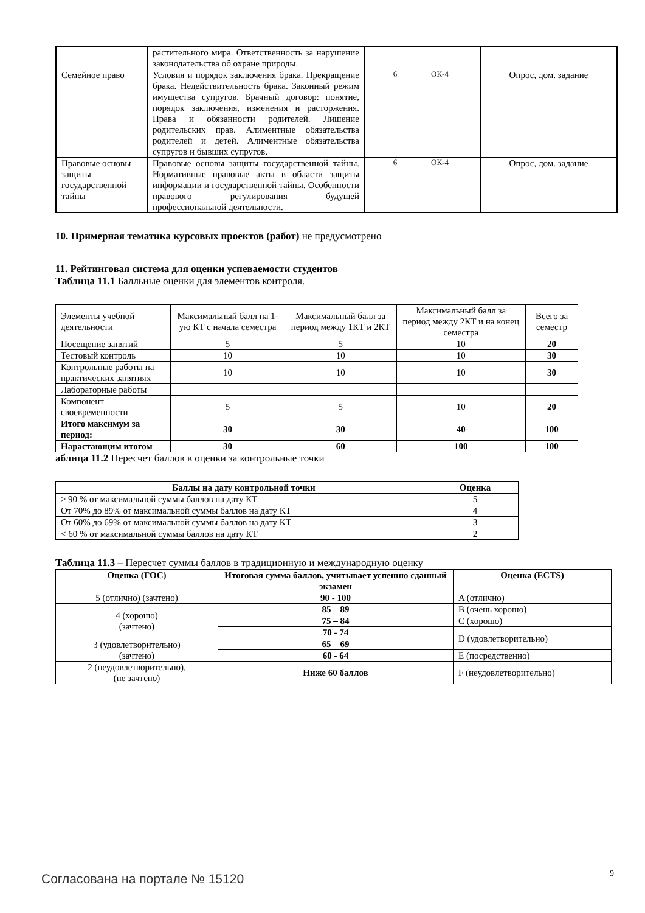| | растительного мира. Ответственность за нарушение законодательства об охране природы. | | | |
| Семейное право | Условия и порядок заключения брака. Прекращение брака. Недействительность брака. Законный режим имущества супругов. Брачный договор: понятие, порядок заключения, изменения и расторжения. Права и обязанности родителей. Лишение родительских прав. Алиментные обязательства родителей и детей. Алиментные обязательства супругов и бывших супругов. | 6 | ОК-4 | Опрос, дом. задание |
| Правовые основы защиты государственной тайны | Правовые основы защиты государственной тайны. Нормативные правовые акты в области защиты информации и государственной тайны. Особенности правового регулирования будущей профессиональной деятельности. | 6 | ОК-4 | Опрос, дом. задание |
10. Примерная тематика курсовых проектов (работ) не предусмотрено
11. Рейтинговая система для оценки успеваемости студентов
Таблица 11.1 Балльные оценки для элементов контроля.
| Элементы учебной деятельности | Максимальный балл на 1-ую КТ с начала семестра | Максимальный балл за период между 1КТ и 2КТ | Максимальный балл за период между 2КТ и на конец семестра | Всего за семестр |
| Посещение занятий | 5 | 5 | 10 | 20 |
| Тестовый контроль | 10 | 10 | 10 | 30 |
| Контрольные работы на практических занятиях | 10 | 10 | 10 | 30 |
| Лабораторные работы | | | | |
| Компонент своевременности | 5 | 5 | 10 | 20 |
| Итого максимум за период: | 30 | 30 | 40 | 100 |
| Нарастающим итогом | 30 | 60 | 100 | 100 |
аблица 11.2 Пересчет баллов в оценки за контрольные точки
| Баллы на дату контрольной точки | Оценка |
| --- | --- |
| ≥ 90 % от максимальной суммы баллов на дату КТ | 5 |
| От 70% до 89% от максимальной суммы баллов на дату КТ | 4 |
| От 60% до 69% от максимальной суммы баллов на дату КТ | 3 |
| < 60 % от максимальной суммы баллов на дату КТ | 2 |
Таблица 11.3 – Пересчет суммы баллов в традиционную и международную оценку
| Оценка (ГОС) | Итоговая сумма баллов, учитывает успешно сданный экзамен | Оценка (ECTS) |
| --- | --- | --- |
| 5 (отлично) (зачтено) | 90 - 100 | A (отлично) |
| 4 (хорошо) (зачтено) | 85 – 89 | B (очень хорошо) |
| | 75 – 84 | C (хорошо) |
| | 70 - 74 | D (удовлетворительно) |
| 3 (удовлетворительно) (зачтено) | 65 – 69 | |
| | 60 - 64 | E (посредственно) |
| 2 (неудовлетворительно), (не зачтено) | Ниже 60 баллов | F (неудовлетворительно) |
9
Согласована на портале № 15120